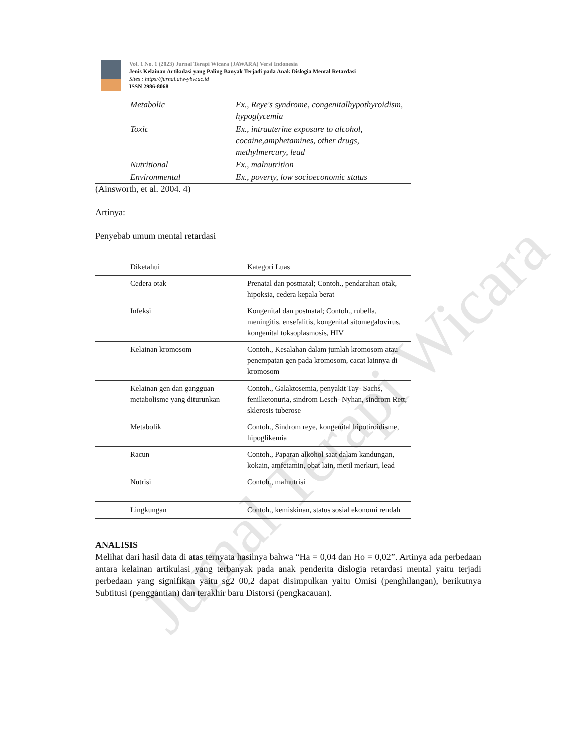Jurnal Terapi Wicara
Vol. 1 No. 1 (2023) Jurnal Terapi Wicara (JAWARA) Versi Indonesia
Jenis Kelainan Artikulasi yang Paling Banyak Terjadi pada Anak Dislogia Mental Retardasi
Sites : https://jurnal.atw-ybw.ac.id
ISSN 2986-8068
| Metabolic | Ex., Reye's syndrome, congenitalhypothyroidism, hypoglycemia |
| Toxic | Ex., intrauterine exposure to alcohol, cocaine,amphetamines, other drugs, methylmercury, lead |
| Nutritional | Ex., malnutrition |
| Environmental | Ex., poverty, low socioeconomic status |
(Ainsworth, et al. 2004. 4)
Artinya:
Penyebab umum mental retardasi
| Diketahui | Kategori Luas |
| Cedera otak | Prenatal dan postnatal; Contoh., pendarahan otak, hipoksia, cedera kepala berat |
| Infeksi | Kongenital dan postnatal; Contoh., rubella, meningitis, ensefalitis, kongenital sitomegalovirus, kongenital toksoplasmosis, HIV |
| Kelainan kromosom | Contoh., Kesalahan dalam jumlah kromosom atau penempatan gen pada kromosom, cacat lainnya di kromosom |
| Kelainan gen dan gangguan metabolisme yang diturunkan | Contoh., Galaktosemia, penyakit Tay- Sachs, fenilketonuria, sindrom Lesch- Nyhan, sindrom Rett, sklerosis tuberose |
| Metabolik | Contoh., Sindrom reye, kongenital hipotiroidisme, hipoglikemia |
| Racun | Contoh., Paparan alkohol saat dalam kandungan, kokain, amfetamin, obat lain, metil merkuri, lead |
| Nutrisi | Contoh., malnutrisi |
| Lingkungan | Contoh., kemiskinan, status sosial ekonomi rendah |
ANALISIS
Melihat dari hasil data di atas ternyata hasilnya bahwa “Ha = 0,04 dan Ho = 0,02”. Artinya ada perbedaan antara kelainan artikulasi yang terbanyak pada anak penderita dislogia retardasi mental yaitu terjadi perbedaan yang signifikan yaitu sg2 00,2 dapat disimpulkan yaitu Omisi (penghilangan), berikutnya Subtitusi (penggantian) dan terakhir baru Distorsi (pengkacauan).